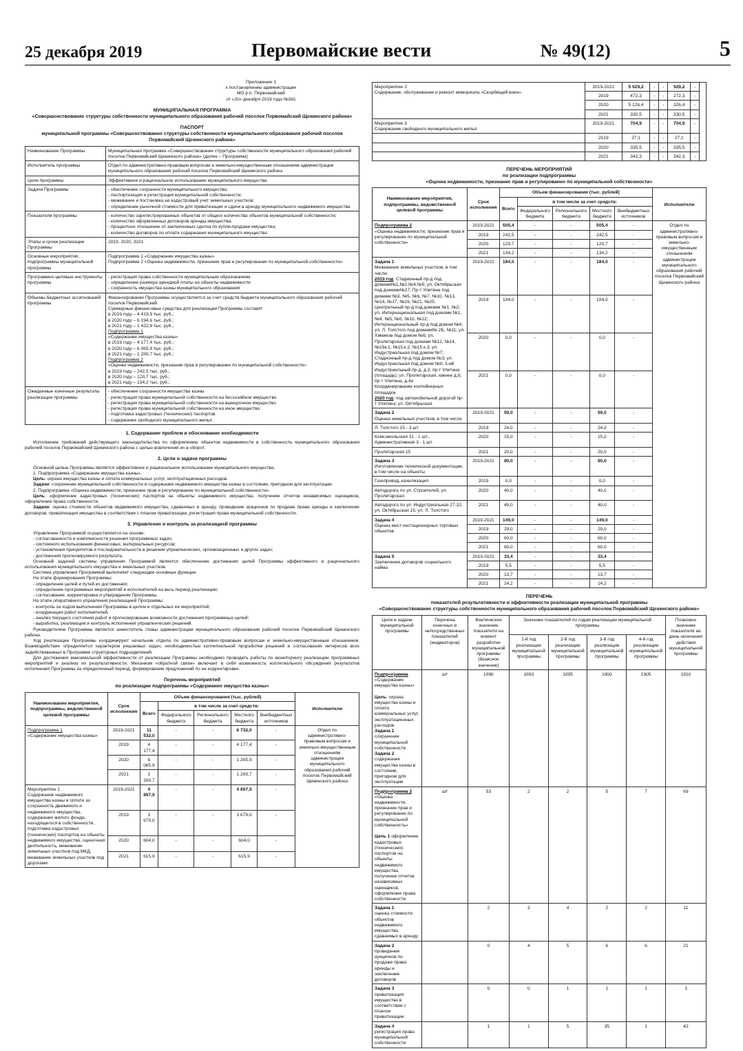25 декабря 2019 Первомайские вести № 49(12) 5
Приложение 1
к постановлению администрации
МО р.п. Первомайский
от «20» декабря 2019 года №361
МУНИЦИПАЛЬНАЯ ПРОГРАММА
«Совершенствование структуры собственности муниципального образования рабочий поселок Первомайский Щекинского района»
ПАСПОРТ
муниципальной программы «Совершенствование структуры собственности муниципального образования рабочий поселок Первомайский Щекинского района»
| Наименование Программы | Муниципальная программа «Совершенствование структуры собственности муниципального образования рабочий поселок Первомайский Щекинского района» (далее – Программа) |
| Исполнитель программы | Отдел по административно-правовым вопросам и земельно-имущественным отношениям администрации муниципального образования рабочий поселок Первомайский Щекинского района |
| Цели программы | Эффективное и рациональное использование муниципального имущества |
| Задачи Программы | - обеспечение сохранности муниципального имущества; - паспортизация и регистрация муниципальной собственности; - межевание и постановка на кадастровый учет земельных участков; - определение рыночной стоимости для приватизации и сдачи в аренду муниципального недвижимого имущества |
| Показатели программы | - количество зарегистрированных объектов от общего количества объектов муниципальной собственности; - количество оформленных договоров аренды имущества; - процентное отношение от заключенных сделок по купли-продажи имущества; - количество договоров по оплате содержания муниципального имущества |
| Этапы и сроки реализации Программы | 2019, 2020, 2021 |
| Основные мероприятия, подпрограммы муниципальной программы | Подпрограмма 1 «Содержание имущества казны» Подпрограмма 2 «Оценка недвижимости, признание прав и регулирование по муниципальной собственности» |
| Программно-целевые инструменты программы | - регистрация права собственности муниципальным образованием - определение размера арендной платы на объекты недвижимости - сохранность имущества казны муниципального образования |
| Объемы бюджетных ассигнований программы | Финансирование Программы осуществляется за счет средств бюджета муниципального образования рабочий поселок Первомайский. Суммарные финансовые средства для реализации Программы составят в 2019 году – 4 419,9 тыс. руб.; в 2020 году – 6 194,6 тыс. руб.; в 2021 году – 1 422,9 тыс. руб.; Подпрограмма 1 «Содержание имущества казны» в 2019 году – 4 177,4 тыс. руб.; в 2020 году – 6 065,9 тыс. руб.; в 2021 году – 1 288,7 тыс. руб.; Подпрограмма 2 «Оценка недвижимости, признание прав и регулирование по муниципальной собственности» в 2019 году – 242,5 тыс. руб.; в 2020 году – 128,7 тыс. руб.; в 2021 году – 134,2 тыс. руб.; |
| Ожидаемые конечные результаты реализации программы | - обеспечение сохранности имущества казны - регистрация права муниципальной собственности на бесхозяйное имущество - регистрация права муниципальной собственности на выморочное имущество - регистрация права муниципальной собственности на иное имущество - подготовка кадастровых (технических) паспортов - содержание свободного муниципального жилья |
1. Содержание проблем и обоснование необходимости
Исполнение требований действующего законодательства по оформлению объектов недвижимости в собственность муниципального образования рабочий поселок Первомайский Щекинского района с целью вовлечения их в оборот.
2. Цели и задачи программы
Основной целью Программы является эффективное и рациональное использование муниципального имущества.
1. Подпрограмма «Содержание имущества казны».
Цель: охрана имущества казны и оплата коммунальных услуг, эксплуатационных расходов.
Задачи: сохранение муниципальной собственности и содержание недвижимого имущества казны в состоянии, пригодном для эксплуатации.
2. Подпрограмма «Оценка недвижимости, признание прав и регулирование по муниципальной собственности».
Цель: оформление кадастровых (технических) паспортов на объекты недвижимого имущества, получение отчетов независимых оценщиков, оформление права собственности.
Задачи: оценка стоимости объектов недвижимого имущества, сдаваемых в аренду, проведение аукционов по продаже права аренды и заключение договоров, приватизация имущества в соответствии с планом приватизации, регистрация права муниципальной собственности.
3. Управление и контроль за реализацией программы
Управление Программой осуществляется на основе:
- согласованности и комплексности решения программных задач;
- системного использования финансовых, материальных ресурсов;
- установления приоритетов и последовательности в решении управленческих, организационных и других задач;
- достижения прогнозируемого результата.
Основной задачей системы управления Программой является обеспечение достижения целей Программы эффективного и рационального использования муниципального имущества и земельных участков.
Система управления Программой выполняет следующие основные функции.
На этапе формирования Программы:
- определение целей и путей их достижения;
- определение программных мероприятий и исполнителей на весь период реализации;
- согласование, корректировка и утверждение Программы.
На этапе оперативного управления реализацией Программы:
- контроль за ходом выполнения Программы в целом и отдельных ее мероприятий;
- координация работ исполнителей;
- анализ текущего состояния работ и прогнозирование возможности достижения программных целей;
- выработка, реализация и контроль исполнения управленческих решений.
Руководителем Программы является заместитель главы администрации муниципального образования рабочий поселок Первомайский Щекинского района.
Ход реализации Программы координируют начальник отдела по административно-правовым вопросам и земельно-имущественным отношением. Взаимодействие определяется характером решаемых задач, необходимостью коллегиальной проработки решений и согласования интересов всех задействованных в Программе структурных подразделений.
Для достижения максимальной эффективности от реализации Программы необходимо проводить работы по мониторингу реализации программных мероприятий и анализу их результативности. Механизм «обратной связи» включает в себя возможность коллегиального обсуждения результатов исполнения Программы за определенный период, формирование предложений по ее корректировке.
Перечень мероприятий
по реализации подпрограммы «Содержание имущества казны»
| Наименование мероприятия, подпрограммы, ведомственной целевой программы | Срок исполнения | Объем финансирования (тыс. рублей) | | | | | Исполнители |
| --- | --- | --- | --- | --- | --- | --- | --- |
| | | Всего | в том числе за счет средств: | | | | |
| | | | Федерального бюджета | Регионального бюджета | Местного бюджета | Внебюджетных источников | |
| Подпрограмма 1 «Содержание имущества казны» | 2019-2021 | 11 532,0 | - | - | 6 732,0 | - | Отдел по административно-правовым вопросам и земельно-имущественным отношениям администрации муниципального образования рабочий поселок Первомайский Щекинского района |
| | 2019 | 4 177,4 | - | - | 4 177,4 | - | |
| | 2020 | 6 065,9 | - | - | 1 265,9 | - | |
| | 2021 | 1 288,7 | - | - | 1 288,7 | - | |
| Мероприятие 1 Содержание недвижимого имущества казны и оплата за сохранность движимого и недвижимого имущества, содержание жилого фонда, находящегося в собственности, подготовка кадастровых (технических) паспортов на объекты недвижимого имущества, оценочная деятельность, межевание земельных участков под МКД, межевание земельных участков под дорогами | 2019-2021 | 4 897,9 | - | - | 4 897,9 | - | |
| | 2019 | 3 678,0 | - | - | 3 678,0 | - | |
| | 2020 | 604,0 | - | - | 604,0 | - | |
| | 2021 | 615,9 | - | - | 615,9 | - | |
| Мероприятие 2 Содержание, обслуживание и ремонт мемориала «Скорбящий воин» | 2019-2021 | 5 929,2 | - | - | 929,2 | - | |
| | 2019 | 472,3 | - | - | 272,3 | - | |
| | 2020 | 5 126,4 | - | - | 326,4 | - | |
| | 2021 | 330,5 | - | - | 330,5 | - | |
| Мероприятие 3 Содержание свободного муниципального жилья | 2019-2021 | 704,9 | - | - | 704,9 | - | |
| | 2019 | 27,1 | - | - | 27,1 | - | |
| | 2020 | 335,5 | - | - | 335,5 | - | |
| | 2021 | 342,3 | - | - | 342,3 | - | |
ПЕРЕЧЕНЬ МЕРОПРИЯТИЙ
по реализации подпрограммы
«Оценка недвижимости, признание прав и регулирование по муниципальной собственности»
| Наименование мероприятия, подпрограммы, ведомственной целевой программы | Срок исполнения | Объем финансирования (тыс. рублей) | | | | | Исполнители |
| --- | --- | --- | --- | --- | --- | --- | --- |
| | | Всего | в том числе за счет средств: | | | | |
| | | | Федерального бюджета | Регионального бюджета | Местного бюджета | Внебюджетных источников | |
| Подпрограмма 2 «Оценка недвижимости, признание прав и регулирование по муниципальной собственности» | 2019-2021 | 505,4 | - | - | 505,4 | - | Отдел по административно-правовым вопросам и земельно-имущественным отношениям администрации муниципального образования рабочий поселок Первомайский Щекинского района |
| | 2019 | 242,5 | - | - | 242,5 | - | |
| | 2020 | 128,7 | - | - | 128,7 | - | |
| | 2021 | 134,2 | - | - | 134,2 | - | |
| Задача 1 Межевание земельных участков, в том числе: 2019 год : Стадионный пр-д под домами№1,№2,№4,№5; ул. Октябрьская под домами№27; Пр-т Улитина под домами №3, №5, №6, №7, №10, №13, №14, №17, №19, №21, №25; Центральный пр-д под домами №1, №2; ул. Интернациональная под домами №1, №4, №5, №8, №10, №12; Интернациональный пр-д под домом №4; ул. Л. Толстого под домами№ 2Б, №11; ул. Химиков под домом №6; ул. Пролетарская под домами №12, №14, №15к.1, №15,к.2, №15 к.3; ул. Индустриальная под домом №7; Стадионный пр-д под домом №3; ул. Индустриальная под домом №8; 3-ий Индустриальный пр-д, д.3; пр-т Улитина (площадь); ул. Пролетарская, южнее д.6; пр-т Улитина, д.4а Координирование контейнерных площадок 2020 год : под автомобильной дорогой пр-т Улитина; ул. Октябрьская | 2019-2021 | 184,0 | - | - | 184,0 | - | |
| | 2019 | 184,0 | - | - | 184,0 | - | |
| | 2020 | 0,0 | - | - | 0,0 | - | |
| | 2021 | 0,0 | - | - | 0,0 | - | |
| Задача 2 Оценка земельных участков, в том числе | 2019-2021 | 59,0 | - | - | 59,0 | - | |
| Л. Толстого 15 - 3 шт. | 2019 | 24,0 | - | - | 24,0 | - | |
| Комсомольская 31 - 1 шт., Административная 3 - 1 шт. | 2020 | 15,0 | - | - | 15,0 | - | |
| Пролетарская 15 | 2021 | 20,0 | - | - | 20,0 | - | |
| Задача 3 Изготовление технической документации, в том числе на объекты | 2019-2021 | 80,0 | - | - | 80,0 | - | |
| Газопровод, канализация | 2019 | 0,0 | - | - | 0,0 | - | |
| Автодорога по ул. Строителей, ул. Пролетарская | 2020 | 40,0 | - | - | 40,0 | - | |
| Автодорога по ул. Индустриальная 27-32, ул. Октябрьская 15, ул. Л. Толстого | 2021 | 40,0 | - | - | 40,0 | - | |
| Задача 4 Оценка мест нестационарных торговых объектов | 2019-2021 | 149,0 | - | - | 149,0 | - | |
| | 2019 | 29,0 | - | - | 29,0 | - | |
| | 2020 | 60,0 | - | - | 60,0 | - | |
| | 2021 | 60,0 | - | - | 60,0 | - | |
| Задача 5 Заключение договоров социального найма | 2019-2021 | 33,4 | - | - | 33,4 | - | |
| | 2019 | 5,5 | - | - | 5,5 | - | |
| | 2020 | 13,7 | - | - | 13,7 | - | |
| | 2021 | 14,2 | - | - | 14,2 | - | |
ПЕРЕЧЕНЬ
показателей результативности и эффективности реализации муниципальной программы
«Совершенствование структуры собственности муниципального образования рабочий поселок Первомайский Щекинского района»
| Цели и задачи муниципальной программы | Перечень конечных и непосредственных показателей (индикаторов) | Фактическое значение показателя на момент разработки муниципальной программы (базисное значение) | Значение показателей по годам реализации муниципальной программы | | | | Плановое значение показателя на день окончания действия муниципальной программы |
| | | | 1-й год реализации муниципальной программы | 2-й год реализации муниципальной программы | 3-й год реализации муниципальной программы | 4-й год реализации муниципальной программы | |
| Подпрограмма «Содержание имущества казны» Цель : охрана имущества казны и оплата коммунальных услуг, эксплуатационных расходов Задача 1 сохранение муниципальной собственности Задача 2 содержание имущества казны в состоянии, пригодном для эксплуатации | шт | 1890 | 1893 | 1895 | 1900 | 1905 | 1910 |
| Подпрограмма 2 «Оценка недвижимости, признание прав и регулирование по муниципальной собственность» Цель 1 оформление кадастровых (технических) паспортов на объекты недвижимого имущества, получение отчетов независимых оценщиков, оформление права собственности | шт | 53 | 2 | 2 | 5 | 7 | 69 |
| Задача 1 оценка стоимости объектов недвижимого имущества, сдаваемых в аренду | | 2 | 3 | 4 | 2 | 2 | 11 |
| Задача 2 проведение аукционов по продаже права аренды и заключение договоров | | 0 | 4 | 5 | 6 | 6 | 21 |
| Задача 3 приватизация имущества в соответствии с планом приватизации | | 0 | 0 | 1 | 1 | 1 | 3 |
| Задача 4 регистрация права муниципальной собственности | | 1 | 1 | 5 | 35 | 1 | 42 |